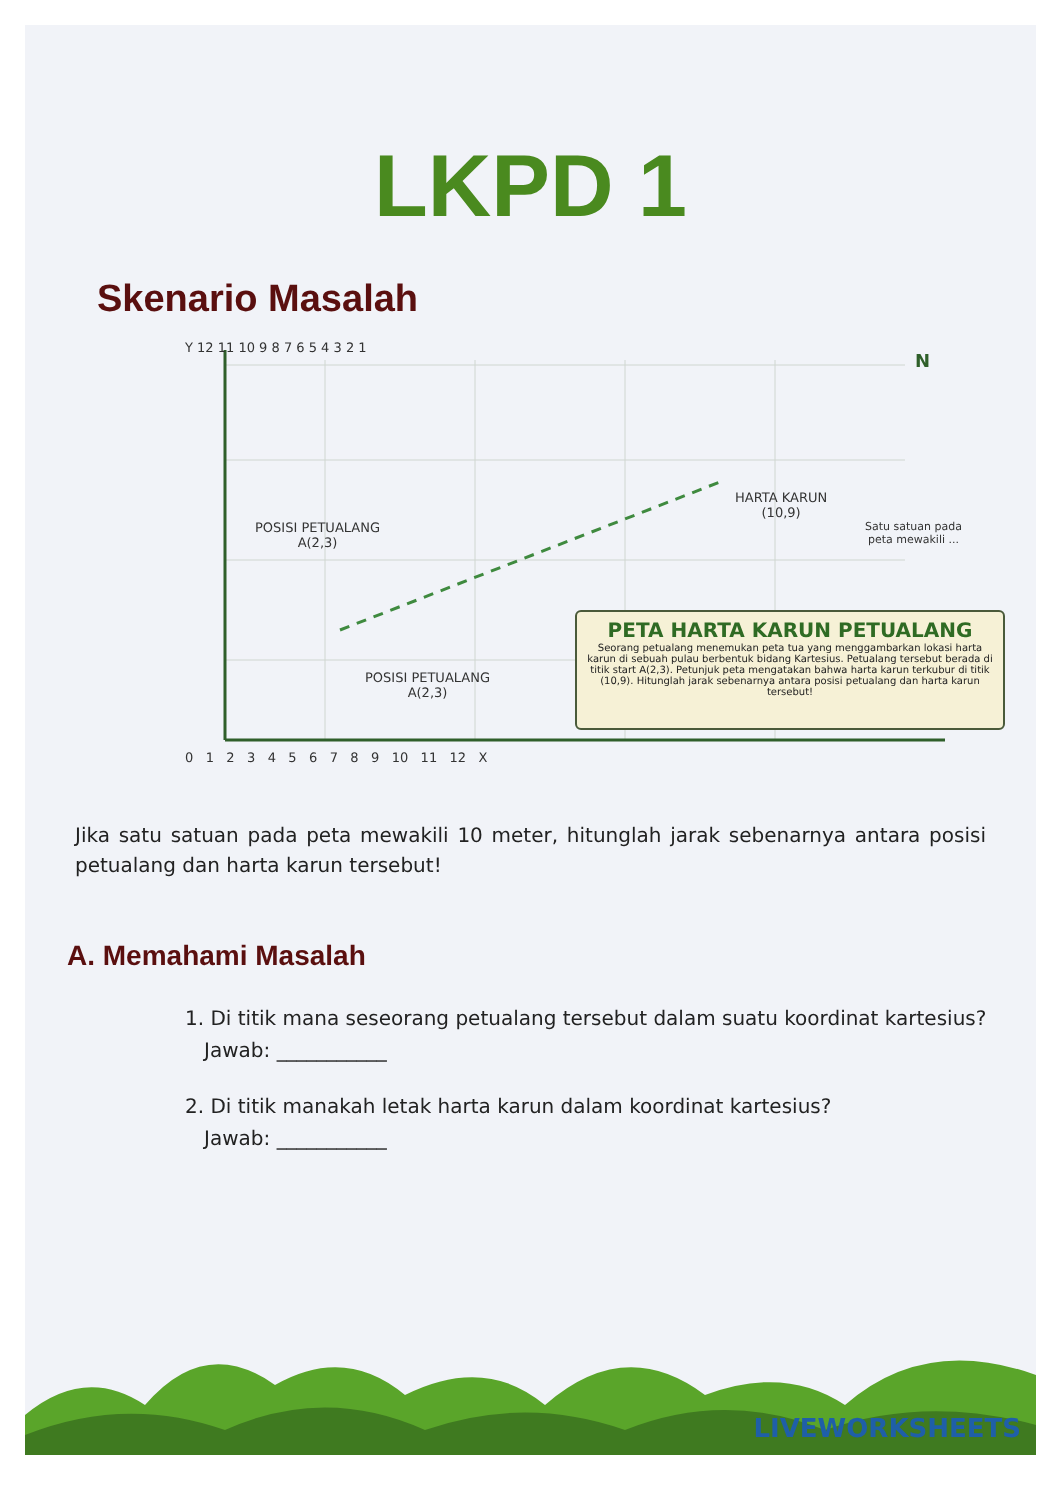LKPD 1
Skenario Masalah
Y 12 11 10 9 8 7 6 5 4 3 2 1
0 1 2 3 4 5 6 7 8 9 10 11 12 X
POSISI PETUALANG
A(2,3)
POSISI PETUALANG
A(2,3)
HARTA KARUN
(10,9)
Satu satuan pada
peta mewakili ...
N
PETA HARTA KARUN PETUALANG
Seorang petualang menemukan peta tua yang menggambarkan lokasi harta karun di sebuah pulau berbentuk bidang Kartesius. Petualang tersebut berada di titik start A(2,3). Petunjuk peta mengatakan bahwa harta karun terkubur di titik (10,9). Hitunglah jarak sebenarnya antara posisi petualang dan harta karun tersebut!
Jika satu satuan pada peta mewakili 10 meter, hitunglah jarak sebenarnya antara posisi petualang dan harta karun tersebut!
A. Memahami Masalah
1. Di titik mana seseorang petualang tersebut dalam suatu koordinat kartesius?
Jawab: ___________
2. Di titik manakah letak harta karun dalam koordinat kartesius?
Jawab: ___________
LIVEWORKSHEETS